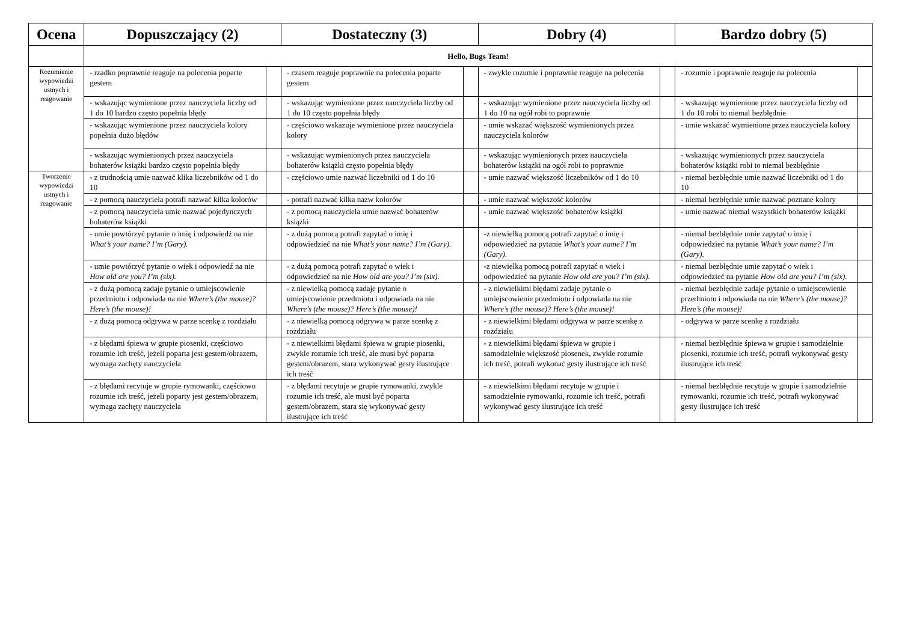| Ocena | Dopuszczający (2) | | Dostateczny (3) | | Dobry (4) | | Bardzo dobry (5) | |
| --- | --- | --- | --- | --- | --- | --- | --- | --- |
| | Hello, Bugs Team! | | | | | | | |
| Rozumienie wypowiedzi ustnych i reagowanie | - rzadko poprawnie reaguje na polecenia poparte gestem | | - czasem reaguje poprawnie na polecenia poparte gestem | | - zwykle rozumie i poprawnie reaguje na polecenia | | - rozumie i poprawnie reaguje na polecenia | |
| | - wskazując wymienione przez nauczyciela liczby od 1 do 10 bardzo często popełnia błędy | | - wskazując wymienione przez nauczyciela liczby od 1 do 10 często popełnia błędy | | - wskazując wymienione przez nauczyciela liczby od 1 do 10 na ogół robi to poprawnie | | - wskazując wymienione przez nauczyciela liczby od 1 do 10 robi to niemal bezbłędnie | |
| | - wskazując wymienione przez nauczyciela kolory popełnia dużo błędów | | - częściowo wskazuje wymienione przez nauczyciela kolory | | - umie wskazać większość wymienionych przez nauczyciela kolorów | | - umie wskazać wymienione przez nauczyciela kolory | |
| | - wskazując wymienionych przez nauczyciela bohaterów książki bardzo często popełnia błędy | | - wskazując wymienionych przez nauczyciela bohaterów książki często popełnia błędy | | - wskazując wymienionych przez nauczyciela bohaterów książki na ogół robi to poprawnie | | - wskazując wymienionych przez nauczyciela bohaterów książki robi to niemal bezbłędnie | |
| Tworzenie wypowiedzi ustnych i reagowanie | - z trudnością umie nazwać klika liczebników od 1 do 10 | | - częściowo umie nazwać liczebniki od 1 do 10 | | - umie nazwać większość liczebników od 1 do 10 | | - niemal bezbłędnie umie nazwać liczebniki od 1 do 10 | |
| | - z pomocą nauczyciela potrafi nazwać kilka kolorów | | - potrafi nazwać kilka nazw kolorów | | - umie nazwać większość kolorów | | - niemal bezbłędnie umie nazwać poznane kolory | |
| | - z pomocą nauczyciela umie nazwać pojedynczych bohaterów książki | | - z pomocą nauczyciela umie nazwać bohaterów książki | | - umie nazwać większość bohaterów książki | | - umie nazwać niemal wszystkich bohaterów książki | |
| | - umie powtórzyć pytanie o imię i odpowiedź na nie What’s your name? I’m (Gary). | | - z dużą pomocą potrafi zapytać o imię i odpowiedzieć na nie What’s your name? I’m (Gary). | | -z niewielką pomocą potrafi zapytać o imię i odpowiedzieć na pytanie What’s your name? I’m (Gary). | | - niemal bezbłędnie umie zapytać o imię i odpowiedzieć na pytanie What’s your name? I’m (Gary). | |
| | - umie powtórzyć pytanie o wiek i odpowiedź na nie How old are you? I’m (six). | | - z dużą pomocą potrafi zapytać o wiek i odpowiedzieć na nie How old are you? I’m (six). | | -z niewielką pomocą potrafi zapytać o wiek i odpowiedzieć na pytanie How old are you? I’m (six). | | - niemal bezbłędnie umie zapytać o wiek i odpowiedzieć na pytanie How old are you? I’m (six). | |
| | - z dużą pomocą zadaje pytanie o umiejscowienie przedmiotu i odpowiada na nie Where’s (the mouse)? Here’s (the mouse)! | | - z niewielką pomocą zadaje pytanie o umiejscowienie przedmiotu i odpowiada na nie Where’s (the mouse)? Here’s (the mouse)! | | - z niewielkimi błędami zadaje pytanie o umiejscowienie przedmiotu i odpowiada na nie Where’s (the mouse)? Here’s (the mouse)! | | - niemal bezbłędnie zadaje pytanie o umiejscowienie przedmiotu i odpowiada na nie Where’s (the mouse)? Here’s (the mouse)! | |
| | - z dużą pomocą odgrywa w parze scenkę z rozdziału | | - z niewielką pomocą odgrywa w parze scenkę z rozdziału | | - z niewielkimi błędami odgrywa w parze scenkę z rozdziału | | - odgrywa w parze scenkę z rozdziału | |
| | - z błędami śpiewa w grupie piosenki, częściowo rozumie ich treść, jeżeli poparta jest gestem/obrazem, wymaga zachęty nauczyciela | | - z niewielkimi błędami śpiewa w grupie piosenki, zwykle rozumie ich treść, ale musi być poparta gestem/obrazem, stara wykonywać gesty ilustrujące ich treść | | - z niewielkimi błędami śpiewa w grupie i samodzielnie większość piosenek, zwykle rozumie ich treść, potrafi wykonać gesty ilustrujące ich treść | | - niemal bezbłędnie śpiewa w grupie i samodzielnie piosenki, rozumie ich treść, potrafi wykonywać gesty ilustrujące ich treść | |
| | - z błędami recytuje w grupie rymowanki, częściowo rozumie ich treść, jeżeli poparty jest gestem/obrazem, wymaga zachęty nauczyciela | | - z błędami recytuje w grupie rymowanki, zwykle rozumie ich treść, ale musi być poparta gestem/obrazem, stara się wykonywać gesty ilustrujące ich treść | | - z niewielkimi błędami recytuje w grupie i samodzielnie rymowanki, rozumie ich treść, potrafi wykonywać gesty ilustrujące ich treść | | - niemal bezbłędnie recytuje w grupie i samodzielnie rymowanki, rozumie ich treść, potrafi wykonywać gesty ilustrujące ich treść | |